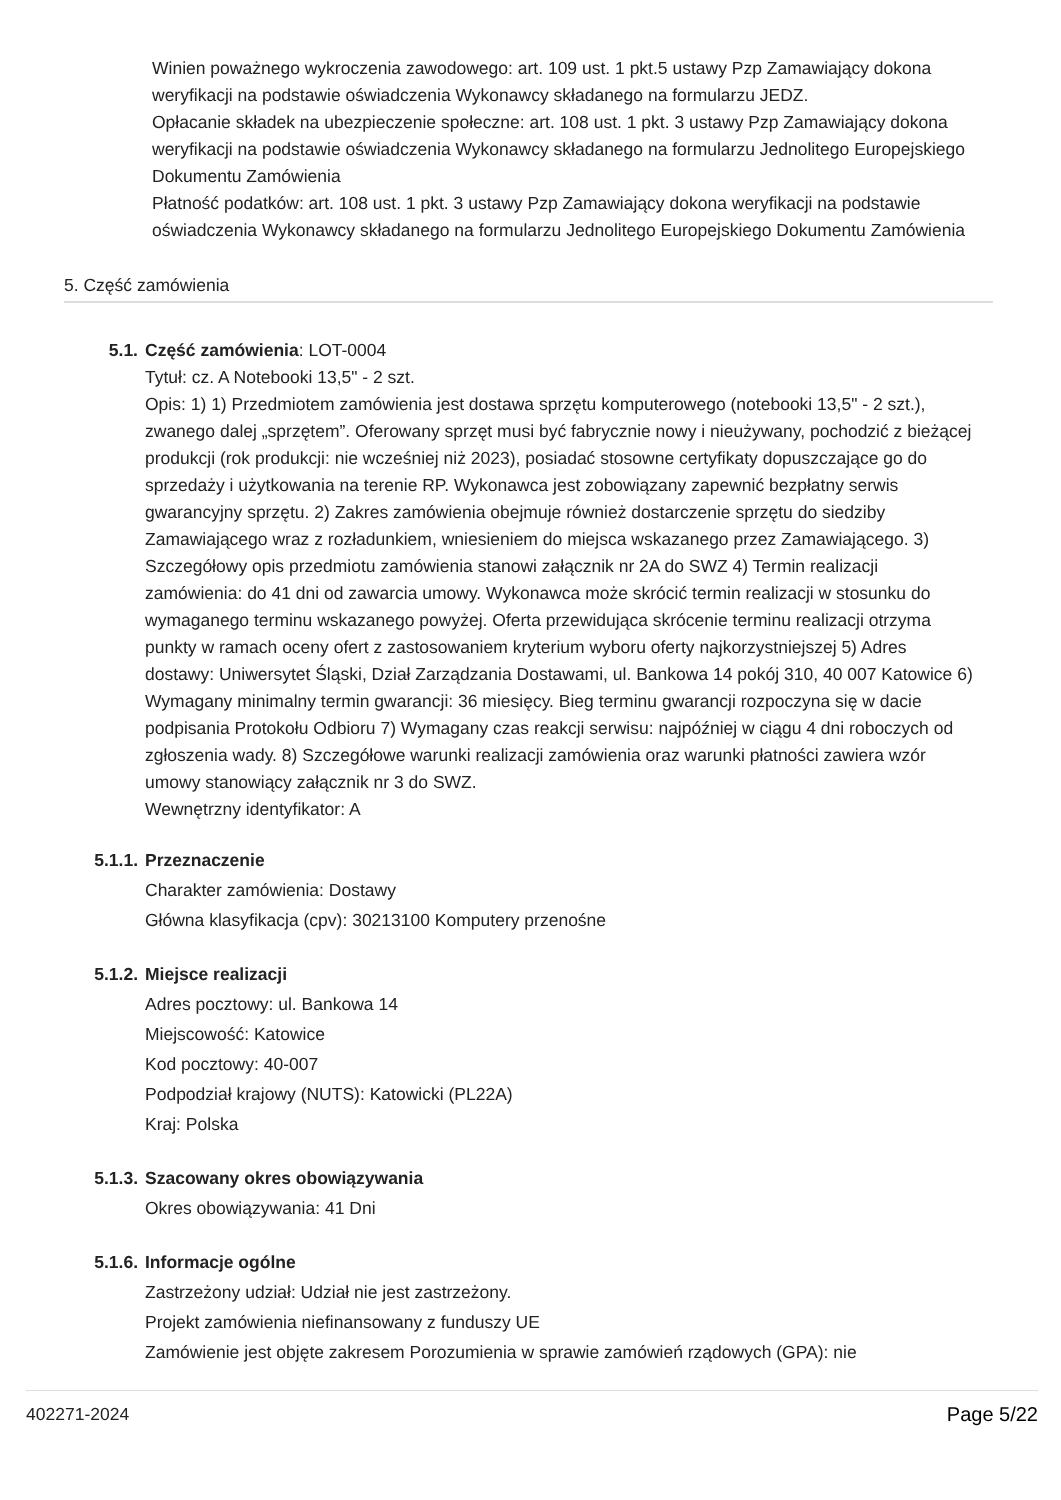Winien poważnego wykroczenia zawodowego: art. 109 ust. 1 pkt.5 ustawy Pzp Zamawiający dokona weryfikacji na podstawie oświadczenia Wykonawcy składanego na formularzu JEDZ.
Opłacanie składek na ubezpieczenie społeczne: art. 108 ust. 1 pkt. 3 ustawy Pzp Zamawiający dokona weryfikacji na podstawie oświadczenia Wykonawcy składanego na formularzu Jednolitego Europejskiego Dokumentu Zamówienia
Płatność podatków: art. 108 ust. 1 pkt. 3 ustawy Pzp Zamawiający dokona weryfikacji na podstawie oświadczenia Wykonawcy składanego na formularzu Jednolitego Europejskiego Dokumentu Zamówienia
5. Część zamówienia
5.1. Część zamówienia: LOT-0004
Tytuł: cz. A Notebooki 13,5" - 2 szt.
Opis: 1) 1) Przedmiotem zamówienia jest dostawa sprzętu komputerowego (notebooki 13,5" - 2 szt.), zwanego dalej „sprzętem”. Oferowany sprzęt musi być fabrycznie nowy i nieużywany, pochodzić z bieżącej produkcji (rok produkcji: nie wcześniej niż 2023), posiadać stosowne certyfikaty dopuszczające go do sprzedaży i użytkowania na terenie RP. Wykonawca jest zobowiązany zapewnić bezpłatny serwis gwarancyjny sprzętu. 2) Zakres zamówienia obejmuje również dostarczenie sprzętu do siedziby Zamawiającego wraz z rozładunkiem, wniesieniem do miejsca wskazanego przez Zamawiającego. 3) Szczegółowy opis przedmiotu zamówienia stanowi załącznik nr 2A do SWZ 4) Termin realizacji zamówienia: do 41 dni od zawarcia umowy. Wykonawca może skrócić termin realizacji w stosunku do wymaganego terminu wskazanego powyżej. Oferta przewidująca skrócenie terminu realizacji otrzyma punkty w ramach oceny ofert z zastosowaniem kryterium wyboru oferty najkorzystniejszej 5) Adres dostawy: Uniwersytet Śląski, Dział Zarządzania Dostawami, ul. Bankowa 14 pokój 310, 40 007 Katowice 6) Wymagany minimalny termin gwarancji: 36 miesięcy. Bieg terminu gwarancji rozpoczyna się w dacie podpisania Protokołu Odbioru 7) Wymagany czas reakcji serwisu: najpóźniej w ciągu 4 dni roboczych od zgłoszenia wady. 8) Szczegółowe warunki realizacji zamówienia oraz warunki płatności zawiera wzór umowy stanowiący załącznik nr 3 do SWZ.
Wewnętrzny identyfikator: A
5.1.1. Przeznaczenie
Charakter zamówienia: Dostawy
Główna klasyfikacja (cpv): 30213100 Komputery przenośne
5.1.2. Miejsce realizacji
Adres pocztowy: ul. Bankowa 14
Miejscowość: Katowice
Kod pocztowy: 40-007
Podpodział krajowy (NUTS): Katowicki (PL22A)
Kraj: Polska
5.1.3. Szacowany okres obowiązywania
Okres obowiązywania: 41 Dni
5.1.6. Informacje ogólne
Zastrzeżony udział: Udział nie jest zastrzeżony.
Projekt zamówienia niefinansowany z funduszy UE
Zamówienie jest objęte zakresem Porozumienia w sprawie zamówień rządowych (GPA): nie
402271-2024 Page 5/22